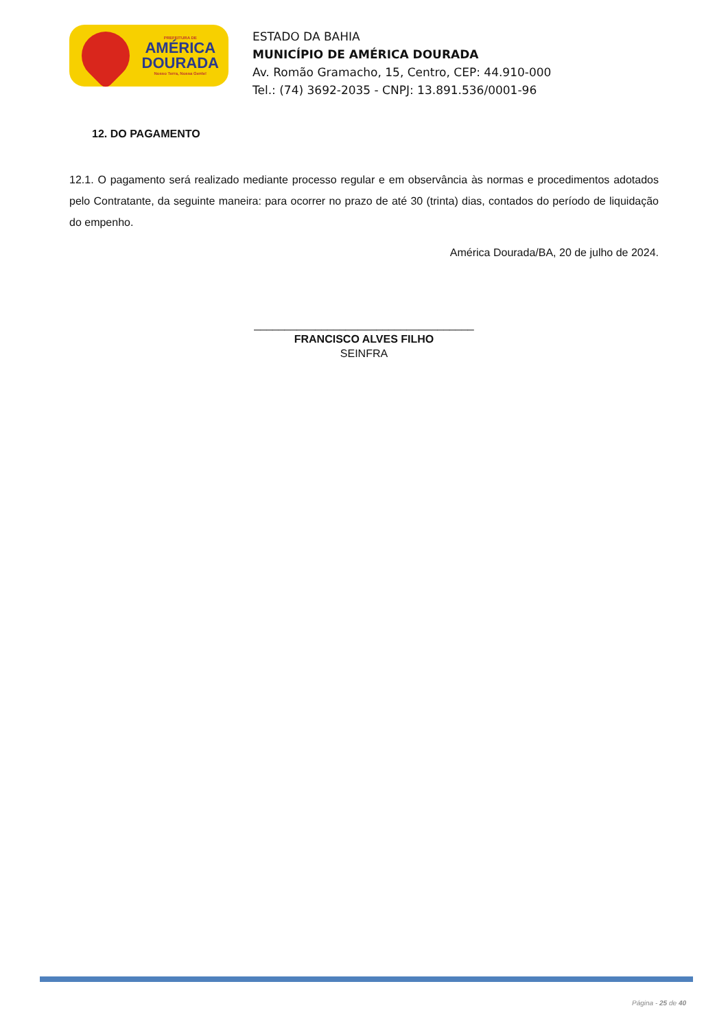PREFEITURA DE
AMÉRICA
DOURADA
Nosso Terra, Nossa Gente!
ESTADO DA BAHIA
MUNICÍPIO DE AMÉRICA DOURADA
Av. Romão Gramacho, 15, Centro, CEP: 44.910-000
Tel.: (74) 3692-2035 - CNPJ: 13.891.536/0001-96
12. DO PAGAMENTO
12.1. O pagamento será realizado mediante processo regular e em observância às normas e procedimentos adotados pelo Contratante, da seguinte maneira: para ocorrer no prazo de até 30 (trinta) dias, contados do período de liquidação do empenho.
América Dourada/BA, 20 de julho de 2024.
____________________________________
FRANCISCO ALVES FILHO
SEINFRA
Página - 25 de 40